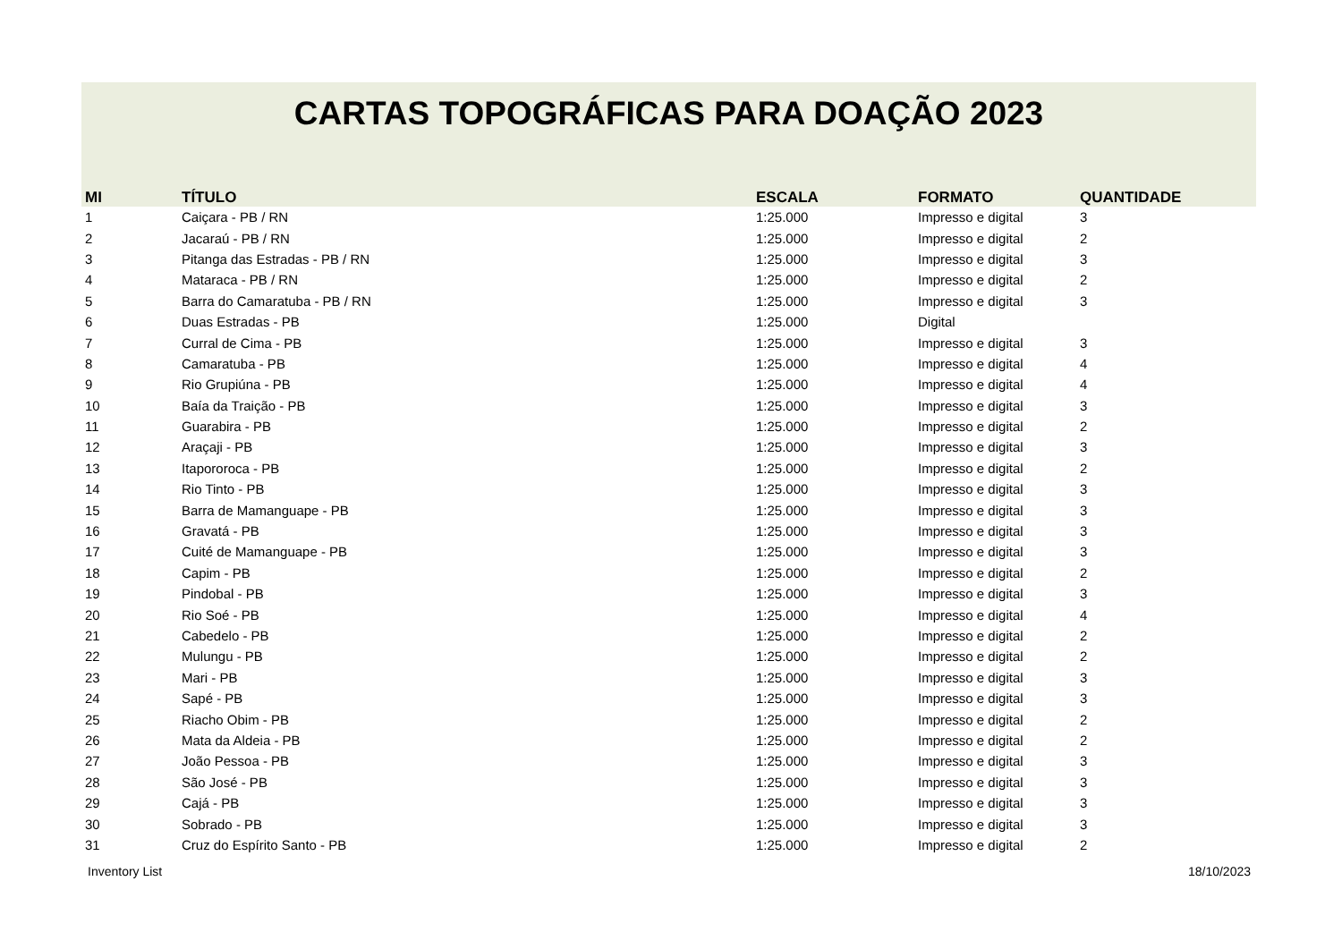CARTAS TOPOGRÁFICAS PARA DOAÇÃO 2023
| MI | TÍTULO | ESCALA | FORMATO | QUANTIDADE |
| --- | --- | --- | --- | --- |
| 1 | Caiçara - PB / RN | 1:25.000 | Impresso e digital | 3 |
| 2 | Jacaraú - PB / RN | 1:25.000 | Impresso e digital | 2 |
| 3 | Pitanga das Estradas - PB / RN | 1:25.000 | Impresso e digital | 3 |
| 4 | Mataraca - PB / RN | 1:25.000 | Impresso e digital | 2 |
| 5 | Barra do Camaratuba - PB / RN | 1:25.000 | Impresso e digital | 3 |
| 6 | Duas Estradas - PB | 1:25.000 | Digital | |
| 7 | Curral de Cima - PB | 1:25.000 | Impresso e digital | 3 |
| 8 | Camaratuba - PB | 1:25.000 | Impresso e digital | 4 |
| 9 | Rio Grupiúna - PB | 1:25.000 | Impresso e digital | 4 |
| 10 | Baía da Traição - PB | 1:25.000 | Impresso e digital | 3 |
| 11 | Guarabira - PB | 1:25.000 | Impresso e digital | 2 |
| 12 | Araçaji - PB | 1:25.000 | Impresso e digital | 3 |
| 13 | Itapororoca - PB | 1:25.000 | Impresso e digital | 2 |
| 14 | Rio Tinto - PB | 1:25.000 | Impresso e digital | 3 |
| 15 | Barra de Mamanguape - PB | 1:25.000 | Impresso e digital | 3 |
| 16 | Gravatá - PB | 1:25.000 | Impresso e digital | 3 |
| 17 | Cuité de Mamanguape - PB | 1:25.000 | Impresso e digital | 3 |
| 18 | Capim - PB | 1:25.000 | Impresso e digital | 2 |
| 19 | Pindobal - PB | 1:25.000 | Impresso e digital | 3 |
| 20 | Rio Soé - PB | 1:25.000 | Impresso e digital | 4 |
| 21 | Cabedelo - PB | 1:25.000 | Impresso e digital | 2 |
| 22 | Mulungu - PB | 1:25.000 | Impresso e digital | 2 |
| 23 | Mari - PB | 1:25.000 | Impresso e digital | 3 |
| 24 | Sapé - PB | 1:25.000 | Impresso e digital | 3 |
| 25 | Riacho Obim - PB | 1:25.000 | Impresso e digital | 2 |
| 26 | Mata da Aldeia - PB | 1:25.000 | Impresso e digital | 2 |
| 27 | João Pessoa - PB | 1:25.000 | Impresso e digital | 3 |
| 28 | São José - PB | 1:25.000 | Impresso e digital | 3 |
| 29 | Cajá - PB | 1:25.000 | Impresso e digital | 3 |
| 30 | Sobrado - PB | 1:25.000 | Impresso e digital | 3 |
| 31 | Cruz do Espírito Santo - PB | 1:25.000 | Impresso e digital | 2 |
Inventory List 18/10/2023